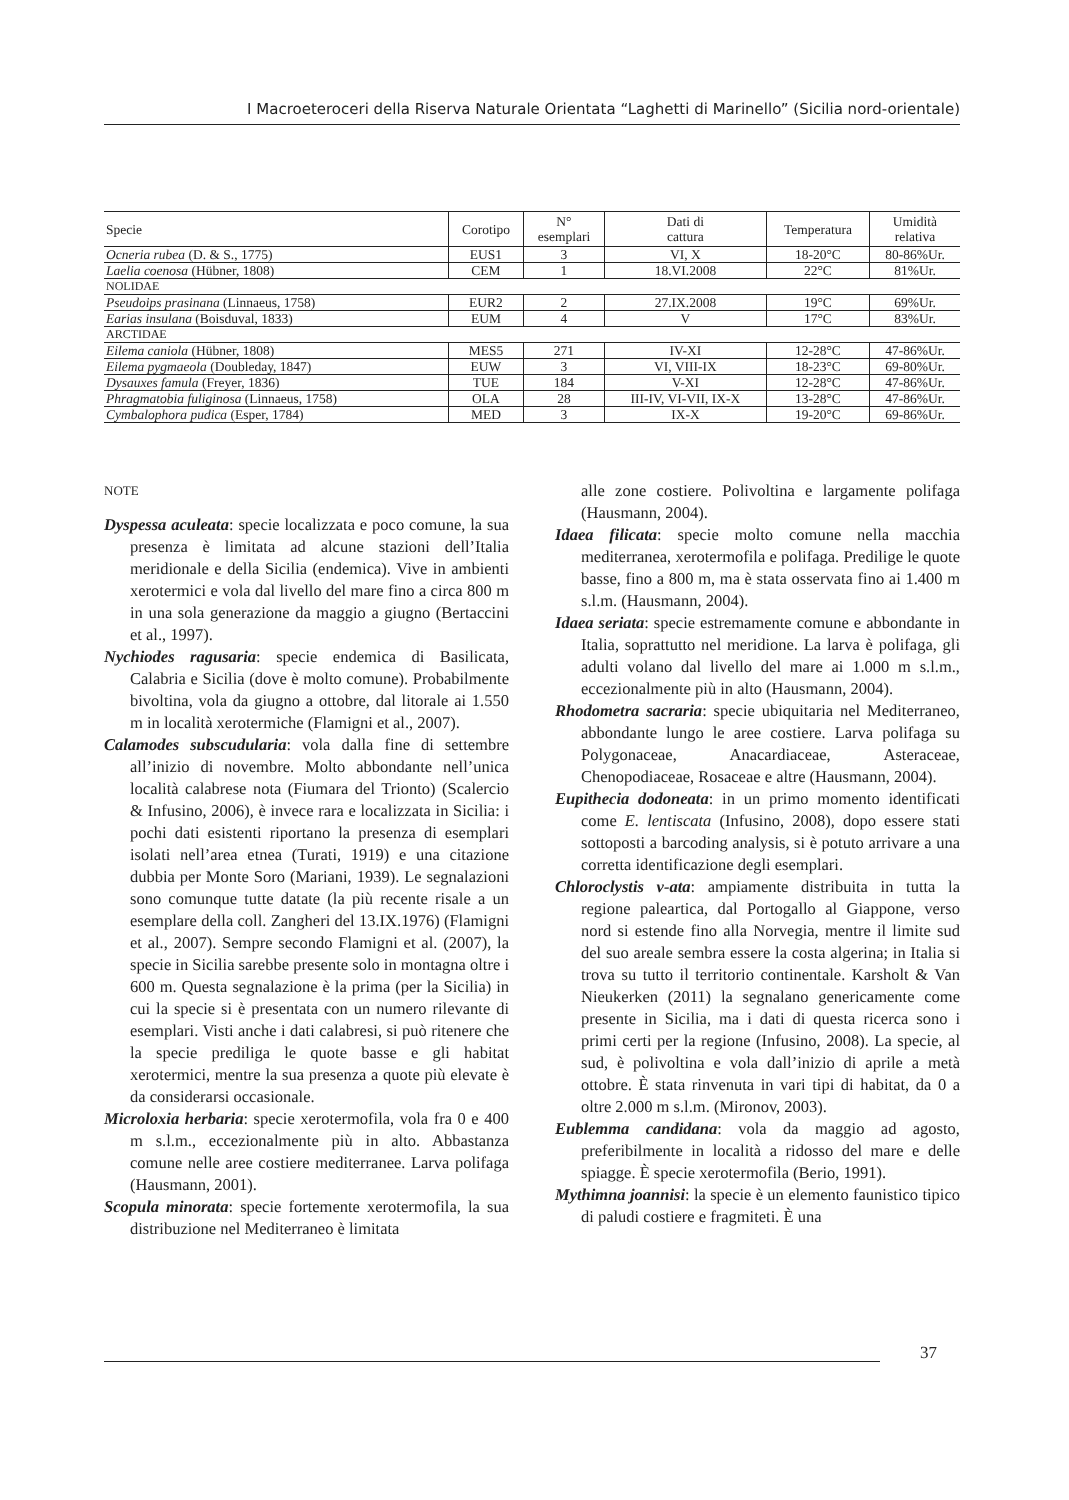I Macroeteroceri della Riserva Naturale Orientata “Laghetti di Marinello” (Sicilia nord-orientale)
| Specie | Corotipo | N° esemplari | Dati di cattura | Temperatura | Umidità relativa |
| --- | --- | --- | --- | --- | --- |
| Ocneria rubea (D. & S., 1775) | EUS1 | 3 | VI, X | 18-20°C | 80-86%Ur. |
| Laelia coenosa (Hübner, 1808) | CEM | 1 | 18.VI.2008 | 22°C | 81%Ur. |
| NOLIDAE | | | | | |
| Pseudoips prasinana (Linnaeus, 1758) | EUR2 | 2 | 27.IX.2008 | 19°C | 69%Ur. |
| Earias insulana (Boisduval, 1833) | EUM | 4 | V | 17°C | 83%Ur. |
| ARCTIDAE | | | | | |
| Eilema caniola (Hübner, 1808) | MES5 | 271 | IV-XI | 12-28°C | 47-86%Ur. |
| Eilema pygmaeola (Doubleday, 1847) | EUW | 3 | VI, VIII-IX | 18-23°C | 69-80%Ur. |
| Dysauxes famula (Freyer, 1836) | TUE | 184 | V-XI | 12-28°C | 47-86%Ur. |
| Phragmatobia fuliginosa (Linnaeus, 1758) | OLA | 28 | III-IV, VI-VII, IX-X | 13-28°C | 47-86%Ur. |
| Cymbalophora pudica (Esper, 1784) | MED | 3 | IX-X | 19-20°C | 69-86%Ur. |
NOTE
Dyspessa aculeata: specie localizzata e poco comune, la sua presenza è limitata ad alcune stazioni dell’Italia meridionale e della Sicilia (endemica). Vive in ambienti xerotermici e vola dal livello del mare fino a circa 800 m in una sola generazione da maggio a giugno (Bertaccini et al., 1997).
Nychiodes ragusaria: specie endemica di Basilicata, Calabria e Sicilia (dove è molto comune). Probabilmente bivoltina, vola da giugno a ottobre, dal litorale ai 1.550 m in località xerotermiche (Flamigni et al., 2007).
Calamodes subscudularia: vola dalla fine di settembre all’inizio di novembre. Molto abbondante nell’unica località calabrese nota (Fiumara del Trionto) (Scalercio & Infusino, 2006), è invece rara e localizzata in Sicilia: i pochi dati esistenti riportano la presenza di esemplari isolati nell’area etnea (Turati, 1919) e una citazione dubbia per Monte Soro (Mariani, 1939). Le segnalazioni sono comunque tutte datate (la più recente risale a un esemplare della coll. Zangheri del 13.IX.1976) (Flamigni et al., 2007). Sempre secondo Flamigni et al. (2007), la specie in Sicilia sarebbe presente solo in montagna oltre i 600 m. Questa segnalazione è la prima (per la Sicilia) in cui la specie si è presentata con un numero rilevante di esemplari. Visti anche i dati calabresi, si può ritenere che la specie prediliga le quote basse e gli habitat xerotermici, mentre la sua presenza a quote più elevate è da considerarsi occasionale.
Microloxia herbaria: specie xerotermofila, vola fra 0 e 400 m s.l.m., eccezionalmente più in alto. Abbastanza comune nelle aree costiere mediterranee. Larva polifaga (Hausmann, 2001).
Scopula minorata: specie fortemente xerotermofila, la sua distribuzione nel Mediterraneo è limitata
alle zone costiere. Polivoltina e largamente polifaga (Hausmann, 2004).
Idaea filicata: specie molto comune nella macchia mediterranea, xerotermofila e polifaga. Predilige le quote basse, fino a 800 m, ma è stata osservata fino ai 1.400 m s.l.m. (Hausmann, 2004).
Idaea seriata: specie estremamente comune e abbondante in Italia, soprattutto nel meridione. La larva è polifaga, gli adulti volano dal livello del mare ai 1.000 m s.l.m., eccezionalmente più in alto (Hausmann, 2004).
Rhodometra sacraria: specie ubiquitaria nel Mediterraneo, abbondante lungo le aree costiere. Larva polifaga su Polygonaceae, Anacardiaceae, Asteraceae, Chenopodiaceae, Rosaceae e altre (Hausmann, 2004).
Eupithecia dodoneata: in un primo momento identificati come E. lentiscata (Infusino, 2008), dopo essere stati sottoposti a barcoding analysis, si è potuto arrivare a una corretta identificazione degli esemplari.
Chloroclystis v-ata: ampiamente distribuita in tutta la regione paleartica, dal Portogallo al Giappone, verso nord si estende fino alla Norvegia, mentre il limite sud del suo areale sembra essere la costa algerina; in Italia si trova su tutto il territorio continentale. Karsholt & Van Nieukerken (2011) la segnalano genericamente come presente in Sicilia, ma i dati di questa ricerca sono i primi certi per la regione (Infusino, 2008). La specie, al sud, è polivoltina e vola dall’inizio di aprile a metà ottobre. È stata rinvenuta in vari tipi di habitat, da 0 a oltre 2.000 m s.l.m. (Mironov, 2003).
Eublemma candidana: vola da maggio ad agosto, preferibilmente in località a ridosso del mare e delle spiagge. È specie xerotermofila (Berio, 1991).
Mythimna joannisi: la specie è un elemento faunistico tipico di paludi costiere e fragmiteti. È una
37